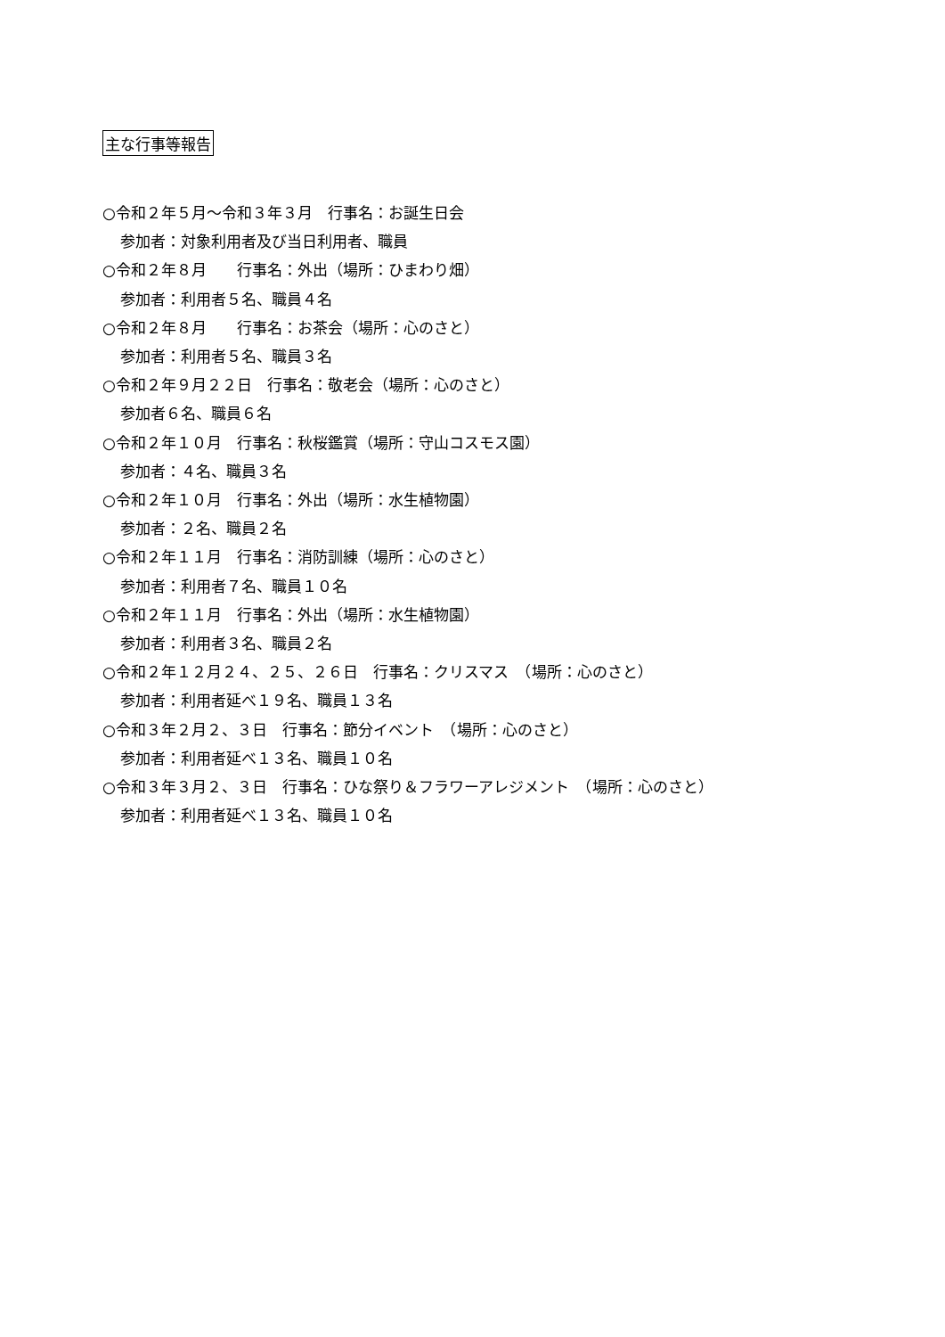主な行事等報告
○令和２年５月～令和３年３月　行事名：お誕生日会
参加者：対象利用者及び当日利用者、職員
○令和２年８月　　行事名：外出（場所：ひまわり畑）
参加者：利用者５名、職員４名
○令和２年８月　　行事名：お茶会（場所：心のさと）
参加者：利用者５名、職員３名
○令和２年９月２２日　行事名：敬老会（場所：心のさと）
参加者６名、職員６名
○令和２年１０月　行事名：秋桜鑑賞（場所：守山コスモス園）
参加者：４名、職員３名
○令和２年１０月　行事名：外出（場所：水生植物園）
参加者：２名、職員２名
○令和２年１１月　行事名：消防訓練（場所：心のさと）
参加者：利用者７名、職員１０名
○令和２年１１月　行事名：外出（場所：水生植物園）
参加者：利用者３名、職員２名
○令和２年１２月２４、２５、２６日　行事名：クリスマス　（場所：心のさと）
参加者：利用者延べ１９名、職員１３名
○令和３年２月２、３日　行事名：節分イベント　（場所：心のさと）
参加者：利用者延べ１３名、職員１０名
○令和３年３月２、３日　行事名：ひな祭り＆フラワーアレジメント　（場所：心のさと）
参加者：利用者延べ１３名、職員１０名